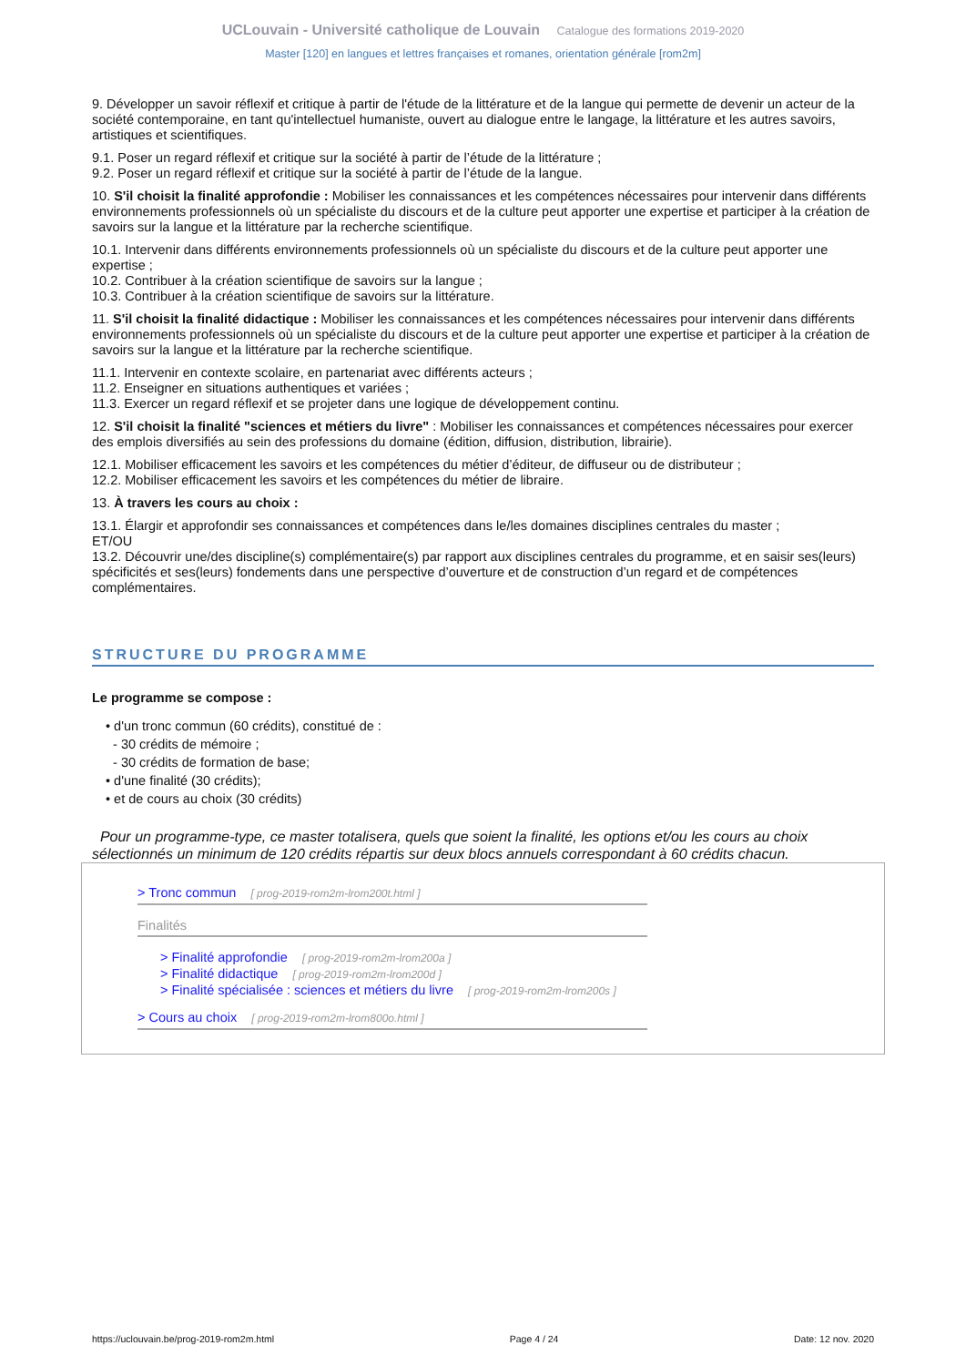UCLouvain - Université catholique de Louvain Catalogue des formations 2019-2020
Master [120] en langues et lettres françaises et romanes, orientation générale [rom2m]
9. Développer un savoir réflexif et critique à partir de l'étude de la littérature et de la langue qui permette de devenir un acteur de la société contemporaine, en tant qu'intellectuel humaniste, ouvert au dialogue entre le langage, la littérature et les autres savoirs, artistiques et scientifiques.
9.1. Poser un regard réflexif et critique sur la société à partir de l’étude de la littérature ;
9.2. Poser un regard réflexif et critique sur la société à partir de l’étude de la langue.
10. S'il choisit la finalité approfondie : Mobiliser les connaissances et les compétences nécessaires pour intervenir dans différents environnements professionnels où un spécialiste du discours et de la culture peut apporter une expertise et participer à la création de savoirs sur la langue et la littérature par la recherche scientifique.
10.1. Intervenir dans différents environnements professionnels où un spécialiste du discours et de la culture peut apporter une expertise ;
10.2. Contribuer à la création scientifique de savoirs sur la langue ;
10.3. Contribuer à la création scientifique de savoirs sur la littérature.
11. S'il choisit la finalité didactique : Mobiliser les connaissances et les compétences nécessaires pour intervenir dans différents environnements professionnels où un spécialiste du discours et de la culture peut apporter une expertise et participer à la création de savoirs sur la langue et la littérature par la recherche scientifique.
11.1. Intervenir en contexte scolaire, en partenariat avec différents acteurs ;
11.2. Enseigner en situations authentiques et variées ;
11.3. Exercer un regard réflexif et se projeter dans une logique de développement continu.
12. S'il choisit la finalité "sciences et métiers du livre" : Mobiliser les connaissances et compétences nécessaires pour exercer des emplois diversifiés au sein des professions du domaine (édition, diffusion, distribution, librairie).
12.1. Mobiliser efficacement les savoirs et les compétences du métier d’éditeur, de diffuseur ou de distributeur ;
12.2. Mobiliser efficacement les savoirs et les compétences du métier de libraire.
13. À travers les cours au choix :
13.1. Élargir et approfondir ses connaissances et compétences dans le/les domaines disciplines centrales du master ;
ET/OU
13.2. Découvrir une/des discipline(s) complémentaire(s) par rapport aux disciplines centrales du programme, et en saisir ses(leurs) spécificités et ses(leurs) fondements dans une perspective d’ouverture et de construction d’un regard et de compétences complémentaires.
STRUCTURE DU PROGRAMME
Le programme se compose :
• d'un tronc commun (60 crédits), constitué de :
- 30 crédits de mémoire ;
- 30 crédits de formation de base;
• d'une finalité (30 crédits);
• et de cours au choix (30 crédits)
Pour un programme-type, ce master totalisera, quels que soient la finalité, les options et/ou les cours au choix sélectionnés un minimum de 120 crédits répartis sur deux blocs annuels correspondant à 60 crédits chacun.
> Tronc commun [ prog-2019-rom2m-lrom200t.html ]
Finalités
> Finalité approfondie [ prog-2019-rom2m-lrom200a ]
> Finalité didactique [ prog-2019-rom2m-lrom200d ]
> Finalité spécialisée : sciences et métiers du livre [ prog-2019-rom2m-lrom200s ]
> Cours au choix [ prog-2019-rom2m-lrom800o.html ]
https://uclouvain.be/prog-2019-rom2m.html Page 4 / 24 Date: 12 nov. 2020